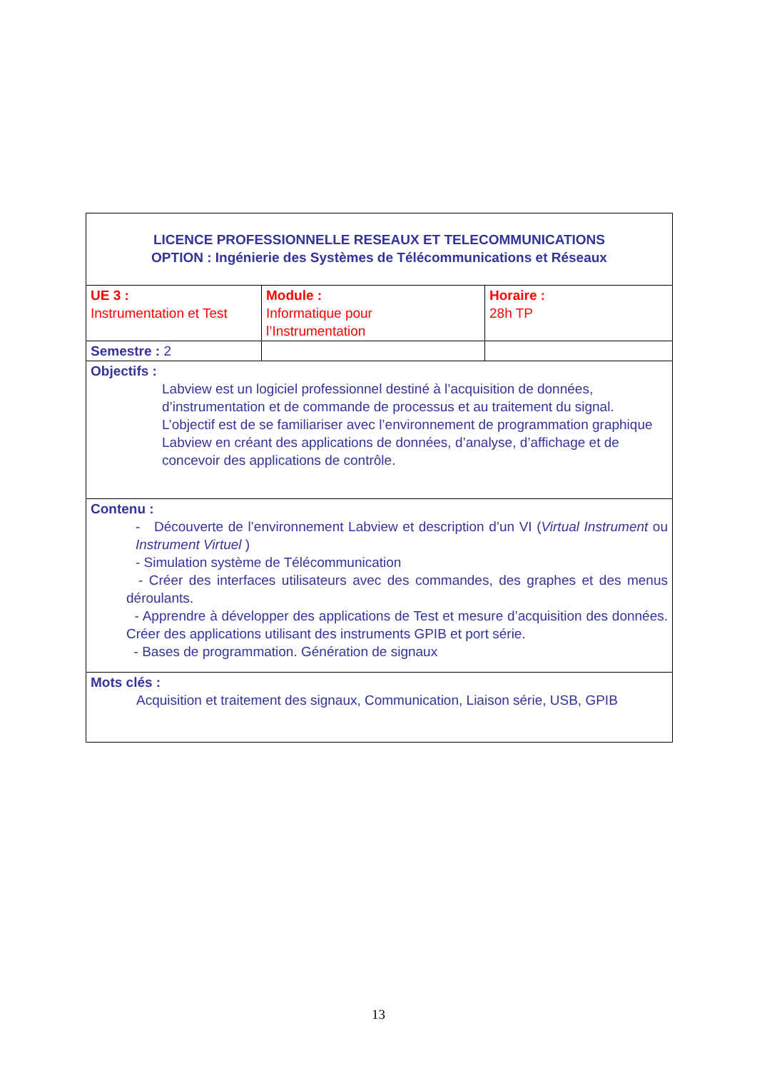| LICENCE PROFESSIONNELLE RESEAUX ET TELECOMMUNICATIONS OPTION : Ingénierie des Systèmes de Télécommunications et Réseaux | | |
| UE 3 : Instrumentation et Test | Module : Informatique pour l’Instrumentation | Horaire : 28h TP |
| Semestre : 2 | | |
| Objectifs : Labview est un logiciel professionnel destiné à l’acquisition de données, d’instrumentation et de commande de processus et au traitement du signal. L’objectif est de se familiariser avec l’environnement de programmation graphique Labview en créant des applications de données, d’analyse, d’affichage et de concevoir des applications de contrôle. | | |
| Contenu : - Découverte de l’environnement Labview et description d’un VI ( Virtual Instrument ou Instrument Virtuel ) - Simulation système de Télécommunication - Créer des interfaces utilisateurs avec des commandes, des graphes et des menus déroulants. - Apprendre à développer des applications de Test et mesure d’acquisition des données. Créer des applications utilisant des instruments GPIB et port série. - Bases de programmation. Génération de signaux | | |
| Mots clés : Acquisition et traitement des signaux, Communication, Liaison série, USB, GPIB | | |
13